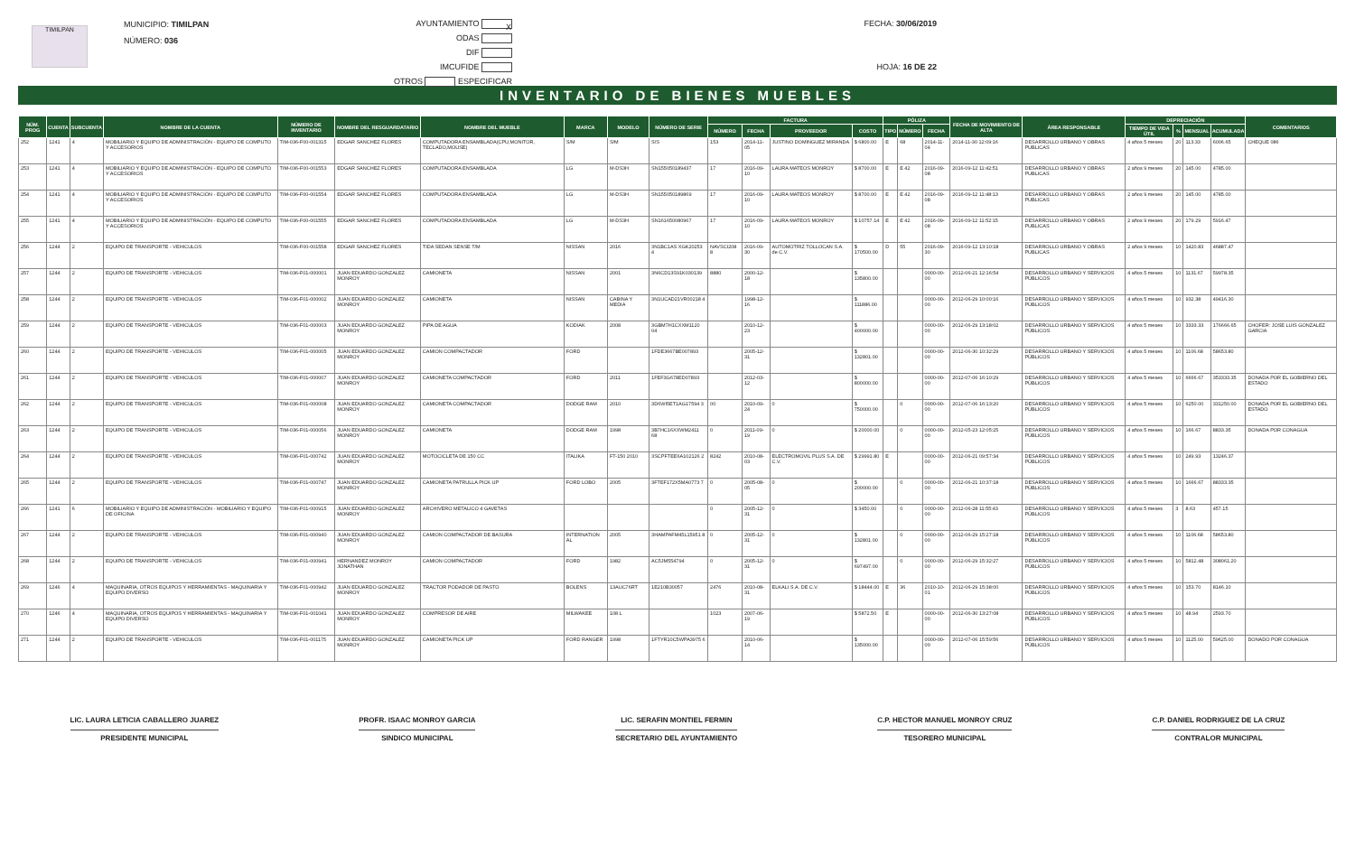TIMILPAN
MUNICIPIO: TIMILPAN
NÚMERO: 036
AYUNTAMIENTO X
ODAS
DIF
IMCUFIDE
OTROS ESPECIFICAR
FECHA: 30/06/2019
HOJA: 16 DE 22
INVENTARIO DE BIENES MUEBLES
| NÚM. PROG | CUENTA | SUBCUENTA | NOMBRE DE LA CUENTA | NÚMERO DE INVENTARIO | NOMBRE DEL RESGUARDATARIO | NOMBRE DEL MUEBLE | MARCA | MODELO | NÚMERO DE SERIE | FACTURA | | | | PÓLIZA | | | FECHA DE MOVIMIENTO DE ALTA | ÁREA RESPONSABLE | DEPRECIACIÓN | | | | COMENTARIOS |
| --- | --- | --- | --- | --- | --- | --- | --- | --- | --- | --- | --- | --- | --- | --- | --- | --- | --- | --- | --- | --- | --- | --- | --- |
| | | | | | | | | | | NÚMERO | FECHA | PROVEEDOR | COSTO | TIPO | NÚMERO | FECHA | | | TIEMPO DE VIDA ÚTIL | % | MENSUAL | ACUMULADA | |
| 252 | 1241 | 4 | MOBILIARIO Y EQUIPO DE ADMINISTRACIÓN - EQUIPO DE COMPUTO Y ACCESORIOS | TIM-036-F00-001315 | EDGAR SANCHEZ FLORES | COMPUTADORA ENSAMBLADA(CPU,MONITOR, TECLADO,MOUSE) | S/M | S/M | S/S | 153 | 2014-11-05 | JUSTINO DOMINGUEZ MIRANDA | $ 6800.00 | E | 68 | 2014-11-04 | 2014-11-30 12:09:16 | DESARROLLO URBANO Y OBRAS PUBLICAS | 4 años 5 meses | 20 | 113.33 | 6006.65 | CHEQUE 086 |
| 253 | 1241 | 4 | MOBILIARIO Y EQUIPO DE ADMINISTRACIÓN - EQUIPO DE COMPUTO Y ACCESORIOS | TIM-036-F00-001553 | EDGAR SANCHEZ FLORES | COMPUTADORA ENSAMBLADA | LG | M-DS3H | SN155050189437 | 17 | 2016-09-10 | LAURA MATEOS MONROY | $ 8700.00 | E | E 42 | 2016-09-08 | 2016-09-12 11:42:51 | DESARROLLO URBANO Y OBRAS PUBLICAS | 2 años 9 meses | 20 | 145.00 | 4785.00 | |
| 254 | 1241 | 4 | MOBILIARIO Y EQUIPO DE ADMINISTRACIÓN - EQUIPO DE COMPUTO Y ACCESORIOS | TIM-036-F00-001554 | EDGAR SANCHEZ FLORES | COMPUTADORA ENSAMBLADA | LG | M-DS3H | SN155050189869 | 17 | 2016-09-10 | LAURA MATEOS MONROY | $ 8700.00 | E | E 42 | 2016-09-08 | 2016-09-12 11:48:13 | DESARROLLO URBANO Y OBRAS PUBLICAS | 2 años 9 meses | 20 | 145.00 | 4785.00 | |
| 255 | 1241 | 4 | MOBILIARIO Y EQUIPO DE ADMINISTRACIÓN - EQUIPO DE COMPUTO Y ACCESORIOS | TIM-036-F00-001555 | EDGAR SANCHEZ FLORES | COMPUTADORA ENSAMBLADA | LG | M-DS3H | SN161650080967 | 17 | 2016-09-10 | LAURA MATEOS MONROY | $ 10757.14 | E | E 42 | 2016-09-08 | 2016-09-12 11:52:15 | DESARROLLO URBANO Y OBRAS PUBLICAS | 2 años 9 meses | 20 | 179.29 | 5916.47 | |
| 256 | 1244 | 2 | EQUIPO DE TRANSPORTE - VEHICULOS | TIM-036-F00-001558 | EDGAR SANCHEZ FLORES | TIDA SEDAN SENSE T/M | NISSAN | 2016 | 3N1BC1AS XGK20253 4 | NAVSCI208 8 | 2016-09-30 | AUTOMOTRIZ TOLLOCAN S.A. de C.V. | $ 170500.00 | D | 55 | 2016-09-30 | 2016-09-12 13:10:18 | DESARROLLO URBANO Y OBRAS PUBLICAS | 2 años 9 meses | 10 | 1420.83 | 46887.47 | |
| 257 | 1244 | 2 | EQUIPO DE TRANSPORTE - VEHICULOS | TIM-036-F01-000001 | JUAN EDUARDO GONZALEZ MONROY | CAMIONETA | NISSAN | 2001 | 3N6CD13S91K030139 | 8880 | 2000-12-18 | | $ 135800.00 | | | 0000-00-00 | 2012-06-21 12:16:54 | DESARROLLO URBANO Y SERVICIOS PÚBLICOS | 4 años 5 meses | 10 | 1131.67 | 59978.35 | |
| 258 | 1244 | 2 | EQUIPO DE TRANSPORTE - VEHICULOS | TIM-036-F01-000002 | JUAN EDUARDO GONZALEZ MONROY | CAMIONETA | NISSAN | CABINA Y MEDIA | 3N1UCAD21VR00218 4 | | 1998-12-16 | | $ 111886.00 | | | 0000-00-00 | 2012-06-29 10:00:16 | DESARROLLO URBANO Y SERVICIOS PÚBLICOS | 4 años 5 meses | 10 | 932.38 | 49416.30 | |
| 259 | 1244 | 2 | EQUIPO DE TRANSPORTE - VEHICULOS | TIM-036-F01-000003 | JUAN EDUARDO GONZALEZ MONROY | PIPA DE AGUA | KODIAK | 2008 | 3GBM7H1CXXM1120 04 | | 2010-12-23 | | $ 400000.00 | | | 0000-00-00 | 2012-06-29 13:18:02 | DESARROLLO URBANO Y SERVICIOS PÚBLICOS | 4 años 5 meses | 10 | 3333.33 | 176666.65 | CHOFER: JOSE LUIS GONZALEZ GARCIA |
| 260 | 1244 | 2 | EQUIPO DE TRANSPORTE - VEHICULOS | TIM-036-F01-000005 | JUAN EDUARDO GONZALEZ MONROY | CAMION COMPACTADOR | FORD | | 1FDE3667BE007893 | | 2005-12-31 | | $ 132801.00 | | | 0000-00-00 | 2012-06-30 10:32:29 | DESARROLLO URBANO Y SERVICIOS PÚBLICOS | 4 años 5 meses | 10 | 1106.68 | 58653.80 | |
| 261 | 1244 | 2 | EQUIPO DE TRANSPORTE - VEHICULOS | TIM-036-F01-000007 | JUAN EDUARDO GONZALEZ MONROY | CAMIONETA COMPACTADOR | FORD | 2011 | 1FEF3G678ED07893 | | 2012-03-12 | | $ 800000.00 | | | 0000-00-00 | 2012-07-06 16:10:29 | DESARROLLO URBANO Y SERVICIOS PÚBLICOS | 4 años 5 meses | 10 | 6666.67 | 353333.35 | DONADA POR EL GOBIERNO DEL ESTADO |
| 262 | 1244 | 2 | EQUIPO DE TRANSPORTE - VEHICULOS | TIM-036-F01-000008 | JUAN EDUARDO GONZALEZ MONROY | CAMIONETA COMPACTADOR | DODGE RAM | 2010 | 3D6WI5ET1AG17594 3 | 00 | 2010-09-24 | 0 | $ 750000.00 | | 0 | 0000-00-00 | 2012-07-06 16:13:20 | DESARROLLO URBANO Y SERVICIOS PÚBLICOS | 4 años 5 meses | 10 | 6250.00 | 331250.00 | DONADA POR EL GOBIERNO DEL ESTADO |
| 263 | 1244 | 2 | EQUIPO DE TRANSPORTE - VEHICULOS | TIM-036-F01-000056 | JUAN EDUARDO GONZALEZ MONROY | CAMIONETA | DODGE RAM | 1998 | 3B7HC16XXWM2411 68 | 0 | 2011-09-19 | 0 | $ 20000.00 | | 0 | 0000-00-00 | 2012-05-23 12:05:25 | DESARROLLO URBANO Y SERVICIOS PÚBLICOS | 4 años 5 meses | 10 | 166.67 | 8833.35 | DONADA POR CONAGUA |
| 264 | 1244 | 2 | EQUIPO DE TRANSPORTE - VEHICULOS | TIM-036-F01-000742 | JUAN EDUARDO GONZALEZ MONROY | MOTOCICLETA DE 150 CC | ITALIKA | FT-150 2010 | 3SCPFTEE6A102126 2 | 8242 | 2010-08-03 | ELECTROMOVIL PLUS S.A. DE C.V. | $ 29991.80 | E | | 0000-00-00 | 2012-06-21 09:57:34 | DESARROLLO URBANO Y SERVICIOS PÚBLICOS | 4 años 5 meses | 10 | 249.93 | 13246.37 | |
| 265 | 1244 | 2 | EQUIPO DE TRANSPORTE - VEHICULOS | TIM-036-F01-000747 | JUAN EDUARDO GONZALEZ MONROY | CAMIONETA PATRULLA PICK UP | FORD LOBO | 2005 | 3FTEF172X5MA0773 7 | 0 | 2005-08-05 | 0 | $ 200000.00 | | 0 | 0000-00-00 | 2012-06-21 10:37:18 | DESARROLLO URBANO Y SERVICIOS PÚBLICOS | 4 años 5 meses | 10 | 1666.67 | 88333.35 | |
| 266 | 1241 | 6 | MOBILIARIO Y EQUIPO DE ADMINISTRACIÓN - MOBILIARIO Y EQUIPO DE OFICINA | TIM-036-F01-000915 | JUAN EDUARDO GONZALEZ MONROY | ARCHIVERO METALICO 4 GAVETAS | | | | 0 | 2005-12-31 | 0 | $ 3450.00 | | 0 | 0000-00-00 | 2012-06-28 11:55:43 | DESARROLLO URBANO Y SERVICIOS PÚBLICOS | 4 años 5 meses | 3 | 8.63 | 457.15 | |
| 267 | 1244 | 2 | EQUIPO DE TRANSPORTE - VEHICULOS | TIM-036-F01-000940 | JUAN EDUARDO GONZALEZ MONROY | CAMION COMPACTADOR DE BASURA | INTERNATION AL | 2005 | 3HAMPAFM45L15951 8 | 0 | 2005-12-31 | 0 | $ 132801.00 | | 0 | 0000-00-00 | 2012-06-29 15:27:18 | DESARROLLO URBANO Y SERVICIOS PÚBLICOS | 4 años 5 meses | 10 | 1106.68 | 58653.80 | |
| 268 | 1244 | 2 | EQUIPO DE TRANSPORTE - VEHICULOS | TIM-036-F01-000941 | HERNANDEZ MONROY JONATHAN | CAMION COMPACTADOR | FORD | 1982 | AC5JM554794 | 0 | 2005-12-31 | 0 | $ 697497.00 | | 0 | 0000-00-00 | 2012-06-29 15:32:27 | DESARROLLO URBANO Y SERVICIOS PÚBLICOS | 4 años 5 meses | 10 | 5812.48 | 308061.20 | |
| 269 | 1246 | 4 | MAQUINARIA, OTROS EQUIPOS Y HERRAMIENTAS - MAQUINARIA Y EQUIPO DIVERSO | TIM-036-F01-000942 | JUAN EDUARDO GONZALEZ MONROY | TRACTOR PODADOR DE PASTO | BOLENS | 13AUC76RT | 1E210B30057 | 2476 | 2010-08-31 | ELKALI S.A. DE C.V. | $ 18444.00 | E | 36 | 2010-10-01 | 2012-06-29 15:38:00 | DESARROLLO URBANO Y SERVICIOS PÚBLICOS | 4 años 5 meses | 10 | 153.70 | 8146.10 | |
| 270 | 1246 | 4 | MAQUINARIA, OTROS EQUIPOS Y HERRAMIENTAS - MAQUINARIA Y EQUIPO DIVERSO | TIM-036-F01-001041 | JUAN EDUARDO GONZALEZ MONROY | COMPRESOR DE AIRE | MILWAKEE | 108 L | | 1023 | 2007-06-19 | | $ 5872.50 | E | | 0000-00-00 | 2012-06-30 13:27:08 | DESARROLLO URBANO Y SERVICIOS PÚBLICOS | 4 años 5 meses | 10 | 48.94 | 2593.70 | |
| 271 | 1244 | 2 | EQUIPO DE TRANSPORTE - VEHICULOS | TIM-036-F01-001175 | JUAN EDUARDO GONZALEZ MONROY | CAMIONETA PICK UP | FORD RANGER | 1998 | 1FTYR10C5WPA3975 6 | | 2010-06-14 | | $ 135000.00 | | | 0000-00-00 | 2012-07-06 15:59:56 | DESARROLLO URBANO Y SERVICIOS PÚBLICOS | 4 años 5 meses | 10 | 1125.00 | 59625.00 | DONADO POR CONAGUA |
LIC. LAURA LETICIA CABALLERO JUAREZ
PRESIDENTE MUNICIPAL
PROFR. ISAAC MONROY GARCIA
SINDICO MUNICIPAL
LIC. SERAFIN MONTIEL FERMIN
SECRETARIO DEL AYUNTAMIENTO
C.P. HECTOR MANUEL MONROY CRUZ
TESORERO MUNICIPAL
C.P. DANIEL RODRIGUEZ DE LA CRUZ
CONTRALOR MUNICIPAL